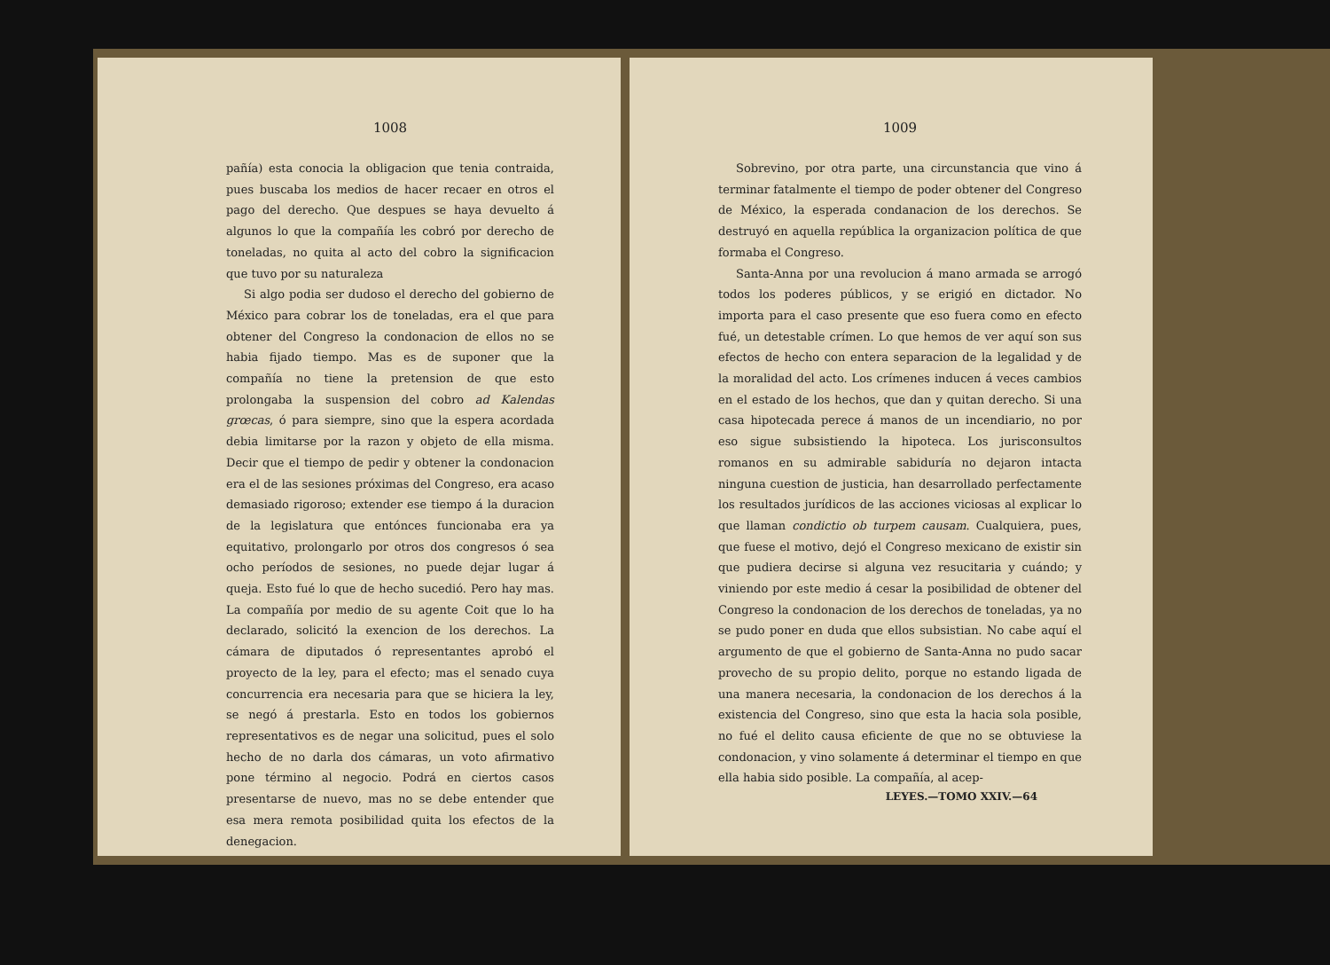1008
pañía) esta conocia la obligacion que tenia contraida, pues buscaba los medios de hacer recaer en otros el pago del derecho. Que despues se haya devuelto á algunos lo que la compañía les cobró por derecho de toneladas, no quita al acto del cobro la significacion que tuvo por su naturaleza
Si algo podia ser dudoso el derecho del gobierno de México para cobrar los de toneladas, era el que para obtener del Congreso la condonacion de ellos no se habia fijado tiempo. Mas es de suponer que la compañía no tiene la pretension de que esto prolongaba la suspension del cobro ad Kalendas grœcas, ó para siempre, sino que la espera acordada debia limitarse por la razon y objeto de ella misma. Decir que el tiempo de pedir y obtener la condonacion era el de las sesiones próximas del Congreso, era acaso demasiado rigoroso; extender ese tiempo á la duracion de la legislatura que entónces funcionaba era ya equitativo, prolongarlo por otros dos congresos ó sea ocho períodos de sesiones, no puede dejar lugar á queja. Esto fué lo que de hecho sucedió. Pero hay mas. La compañía por medio de su agente Coit que lo ha declarado, solicitó la exencion de los derechos. La cámara de diputados ó representantes aprobó el proyecto de la ley, para el efecto; mas el senado cuya concurrencia era necesaria para que se hiciera la ley, se negó á prestarla. Esto en todos los gobiernos representativos es de negar una solicitud, pues el solo hecho de no darla dos cámaras, un voto afirmativo pone término al negocio. Podrá en ciertos casos presentarse de nuevo, mas no se debe entender que esa mera remota posibilidad quita los efectos de la denegacion.
1009
Sobrevino, por otra parte, una circunstancia que vino á terminar fatalmente el tiempo de poder obtener del Congreso de México, la esperada condanacion de los derechos. Se destruyó en aquella república la organizacion política de que formaba el Congreso.
Santa-Anna por una revolucion á mano armada se arrogó todos los poderes públicos, y se erigió en dictador. No importa para el caso presente que eso fuera como en efecto fué, un detestable crímen. Lo que hemos de ver aquí son sus efectos de hecho con entera separacion de la legalidad y de la moralidad del acto. Los crímenes inducen á veces cambios en el estado de los hechos, que dan y quitan derecho. Si una casa hipotecada perece á manos de un incendiario, no por eso sigue subsistiendo la hipoteca. Los jurisconsultos romanos en su admirable sabiduría no dejaron intacta ninguna cuestion de justicia, han desarrollado perfectamente los resultados jurídicos de las acciones viciosas al explicar lo que llaman condictio ob turpem causam. Cualquiera, pues, que fuese el motivo, dejó el Congreso mexicano de existir sin que pudiera decirse si alguna vez resucitaria y cuándo; y viniendo por este medio á cesar la posibilidad de obtener del Congreso la condonacion de los derechos de toneladas, ya no se pudo poner en duda que ellos subsistian. No cabe aquí el argumento de que el gobierno de Santa-Anna no pudo sacar provecho de su propio delito, porque no estando ligada de una manera necesaria, la condonacion de los derechos á la existencia del Congreso, sino que esta la hacia sola posible, no fué el delito causa eficiente de que no se obtuviese la condonacion, y vino solamente á determinar el tiempo en que ella habia sido posible. La compañía, al acep-
LEYES.—TOMO XXIV.—64